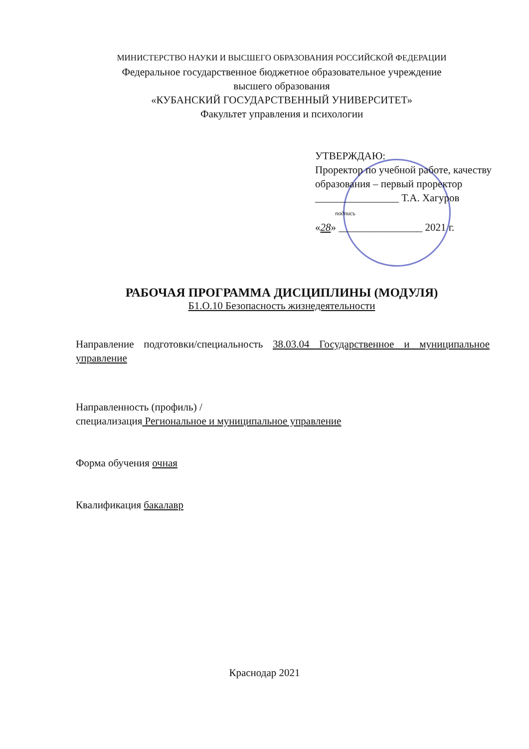МИНИСТЕРСТВО НАУКИ И ВЫСШЕГО ОБРАЗОВАНИЯ РОССИЙСКОЙ ФЕДЕРАЦИИ
Федеральное государственное бюджетное образовательное учреждение
высшего образования
«КУБАНСКИЙ ГОСУДАРСТВЕННЫЙ УНИВЕРСИТЕТ»
Факультет управления и психологии
УТВЕРЖДАЮ:
Проректор по учебной работе, качеству образования – первый проректор
________________ Т.А. Хагуров
подпись
«28» ________________ 2021 г.
РАБОЧАЯ ПРОГРАММА ДИСЦИПЛИНЫ (МОДУЛЯ)
Б1.О.10 Безопасность жизнедеятельности
Направление подготовки/специальность 38.03.04 Государственное и муниципальное управление
Направленность (профиль) /
специализация Региональное и муниципальное управление
Форма обучения очная
Квалификация бакалавр
Краснодар 2021